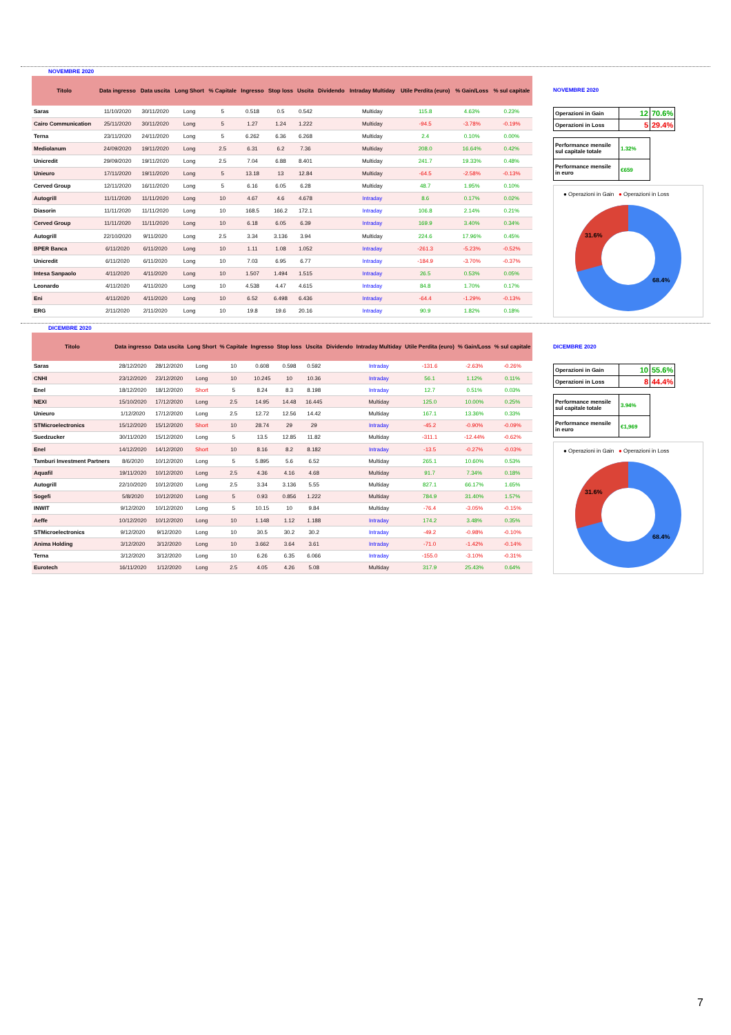NOVEMBRE 2020
| Titolo | Data ingresso | Data uscita | Long Short | % Capitale | Ingresso | Stop loss | Uscita | Dividendo | Intraday Multiday | Utile Perdita (euro) | % Gain/Loss | % sul capitale |
| --- | --- | --- | --- | --- | --- | --- | --- | --- | --- | --- | --- | --- |
| Saras | 11/10/2020 | 30/11/2020 | Long | 5 | 0.518 | 0.5 | 0.542 | | Multiday | 115.8 | 4.63% | 0.23% |
| Cairo Communication | 25/11/2020 | 30/11/2020 | Long | 5 | 1.27 | 1.24 | 1.222 | | Multiday | -94.5 | -3.78% | -0.19% |
| Terna | 23/11/2020 | 24/11/2020 | Long | 5 | 6.262 | 6.36 | 6.268 | | Multiday | 2.4 | 0.10% | 0.00% |
| Mediolanum | 24/09/2020 | 19/11/2020 | Long | 2.5 | 6.31 | 6.2 | 7.36 | | Multiday | 208.0 | 16.64% | 0.42% |
| Unicredit | 29/09/2020 | 19/11/2020 | Long | 2.5 | 7.04 | 6.88 | 8.401 | | Multiday | 241.7 | 19.33% | 0.48% |
| Unieuro | 17/11/2020 | 19/11/2020 | Long | 5 | 13.18 | 13 | 12.84 | | Multiday | -64.5 | -2.58% | -0.13% |
| Cerved Group | 12/11/2020 | 16/11/2020 | Long | 5 | 6.16 | 6.05 | 6.28 | | Multiday | 48.7 | 1.95% | 0.10% |
| Autogrill | 11/11/2020 | 11/11/2020 | Long | 10 | 4.67 | 4.6 | 4.678 | | Intraday | 8.6 | 0.17% | 0.02% |
| Diasorin | 11/11/2020 | 11/11/2020 | Long | 10 | 168.5 | 166.2 | 172.1 | | Intraday | 106.8 | 2.14% | 0.21% |
| Cerved Group | 11/11/2020 | 11/11/2020 | Long | 10 | 6.18 | 6.05 | 6.39 | | Intraday | 169.9 | 3.40% | 0.34% |
| Autogrill | 22/10/2020 | 9/11/2020 | Long | 2.5 | 3.34 | 3.136 | 3.94 | | Multiday | 224.6 | 17.96% | 0.45% |
| BPER Banca | 6/11/2020 | 6/11/2020 | Long | 10 | 1.11 | 1.08 | 1.052 | | Intraday | -261.3 | -5.23% | -0.52% |
| Unicredit | 6/11/2020 | 6/11/2020 | Long | 10 | 7.03 | 6.95 | 6.77 | | Intraday | -184.9 | -3.70% | -0.37% |
| Intesa Sanpaolo | 4/11/2020 | 4/11/2020 | Long | 10 | 1.507 | 1.494 | 1.515 | | Intraday | 26.5 | 0.53% | 0.05% |
| Leonardo | 4/11/2020 | 4/11/2020 | Long | 10 | 4.538 | 4.47 | 4.615 | | Intraday | 84.8 | 1.70% | 0.17% |
| Eni | 4/11/2020 | 4/11/2020 | Long | 10 | 6.52 | 6.498 | 6.436 | | Intraday | -64.4 | -1.29% | -0.13% |
| ERG | 2/11/2020 | 2/11/2020 | Long | 10 | 19.8 | 19.6 | 20.16 | | Intraday | 90.9 | 1.82% | 0.18% |
NOVEMBRE 2020
| Operazioni in Gain | 12 | 70.6% |
| Operazioni in Loss | 5 | 29.4% |
| Performance mensile sul capitale totale | 1.32% |
| Performance mensile in euro | €659 |
● Operazioni in Gain ● Operazioni in Loss
31.6%
68.4%
DICEMBRE 2020
| Titolo | Data ingresso | Data uscita | Long Short | % Capitale | Ingresso | Stop loss | Uscita | Dividendo | Intraday Multiday | Utile Perdita (euro) | % Gain/Loss | % sul capitale |
| --- | --- | --- | --- | --- | --- | --- | --- | --- | --- | --- | --- | --- |
| Saras | 28/12/2020 | 28/12/2020 | Long | 10 | 0.608 | 0.598 | 0.592 | | Intraday | -131.6 | -2.63% | -0.26% |
| CNHI | 23/12/2020 | 23/12/2020 | Long | 10 | 10.245 | 10 | 10.36 | | Intraday | 56.1 | 1.12% | 0.11% |
| Enel | 18/12/2020 | 18/12/2020 | Short | 5 | 8.24 | 8.3 | 8.198 | | Intraday | 12.7 | 0.51% | 0.03% |
| NEXI | 15/10/2020 | 17/12/2020 | Long | 2.5 | 14.95 | 14.48 | 16.445 | | Multiday | 125.0 | 10.00% | 0.25% |
| Unieuro | 1/12/2020 | 17/12/2020 | Long | 2.5 | 12.72 | 12.56 | 14.42 | | Multiday | 167.1 | 13.36% | 0.33% |
| STMicroelectronics | 15/12/2020 | 15/12/2020 | Short | 10 | 28.74 | 29 | 29 | | Intraday | -45.2 | -0.90% | -0.09% |
| Suedzucker | 30/11/2020 | 15/12/2020 | Long | 5 | 13.5 | 12.85 | 11.82 | | Multiday | -311.1 | -12.44% | -0.62% |
| Enel | 14/12/2020 | 14/12/2020 | Short | 10 | 8.16 | 8.2 | 8.182 | | Intraday | -13.5 | -0.27% | -0.03% |
| Tamburi Investment Partners | 8/6/2020 | 10/12/2020 | Long | 5 | 5.895 | 5.6 | 6.52 | | Multiday | 265.1 | 10.60% | 0.53% |
| Aquafil | 19/11/2020 | 10/12/2020 | Long | 2.5 | 4.36 | 4.16 | 4.68 | | Multiday | 91.7 | 7.34% | 0.18% |
| Autogrill | 22/10/2020 | 10/12/2020 | Long | 2.5 | 3.34 | 3.136 | 5.55 | | Multiday | 827.1 | 66.17% | 1.65% |
| Sogefi | 5/8/2020 | 10/12/2020 | Long | 5 | 0.93 | 0.856 | 1.222 | | Multiday | 784.9 | 31.40% | 1.57% |
| INWIT | 9/12/2020 | 10/12/2020 | Long | 5 | 10.15 | 10 | 9.84 | | Multiday | -76.4 | -3.05% | -0.15% |
| Aeffe | 10/12/2020 | 10/12/2020 | Long | 10 | 1.148 | 1.12 | 1.188 | | Intraday | 174.2 | 3.48% | 0.35% |
| STMicroelectronics | 9/12/2020 | 9/12/2020 | Long | 10 | 30.5 | 30.2 | 30.2 | | Intraday | -49.2 | -0.98% | -0.10% |
| Anima Holding | 3/12/2020 | 3/12/2020 | Long | 10 | 3.662 | 3.64 | 3.61 | | Intraday | -71.0 | -1.42% | -0.14% |
| Terna | 3/12/2020 | 3/12/2020 | Long | 10 | 6.26 | 6.35 | 6.066 | | Intraday | -155.0 | -3.10% | -0.31% |
| Eurotech | 16/11/2020 | 1/12/2020 | Long | 2.5 | 4.05 | 4.26 | 5.08 | | Multiday | 317.9 | 25.43% | 0.64% |
DICEMBRE 2020
| Operazioni in Gain | 10 | 55.6% |
| Operazioni in Loss | 8 | 44.4% |
| Performance mensile sul capitale totale | 3.94% |
| Performance mensile in euro | €1,969 |
● Operazioni in Gain ● Operazioni in Loss
31.6%
68.4%
7